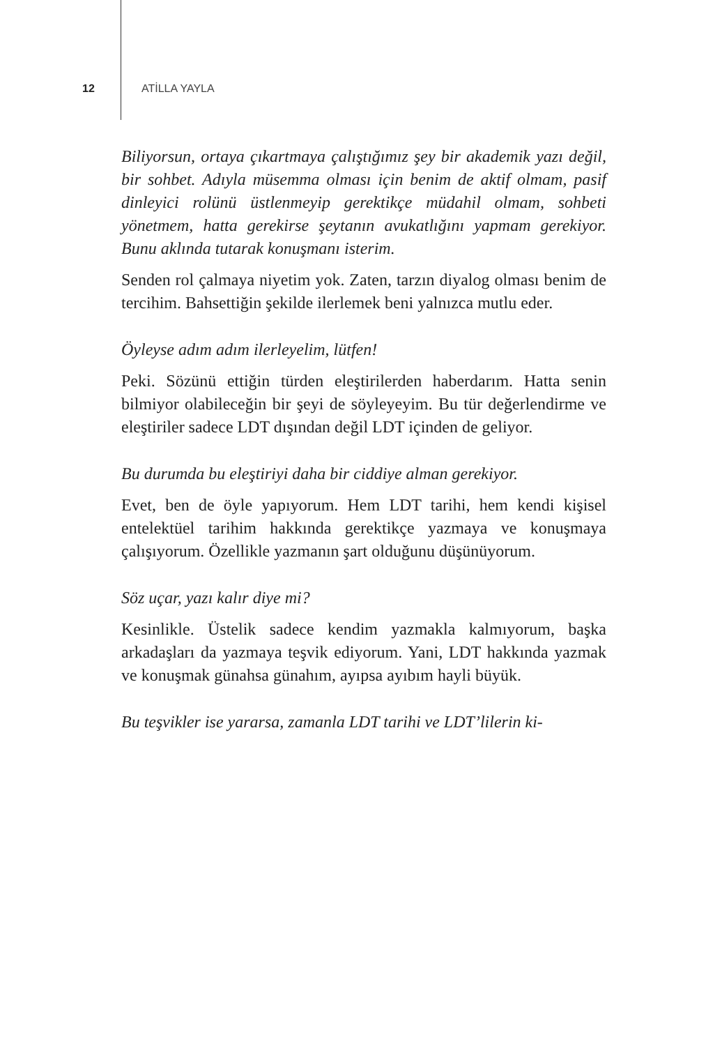12 ATİLLA YAYLA
Biliyorsun, ortaya çıkartmaya çalıştığımız şey bir akademik yazı değil, bir sohbet. Adıyla müsemma olması için benim de aktif olmam, pasif dinleyici rolünü üstlenmeyip gerektikçe müdahil olmam, sohbeti yönetmem, hatta gerekirse şeytanın avukatlığını yapmam gerekiyor. Bunu aklında tutarak konuşmanı isterim.
Senden rol çalmaya niyetim yok. Zaten, tarzın diyalog olması benim de tercihim. Bahsettiğin şekilde ilerlemek beni yalnızca mutlu eder.
Öyleyse adım adım ilerleyelim, lütfen!
Peki. Sözünü ettiğin türden eleştirilerden haberdarım. Hatta senin bilmiyor olabileceğin bir şeyi de söyleyeyim. Bu tür değerlendirme ve eleştiriler sadece LDT dışından değil LDT içinden de geliyor.
Bu durumda bu eleştiriyi daha bir ciddiye alman gerekiyor.
Evet, ben de öyle yapıyorum. Hem LDT tarihi, hem kendi kişisel entelektüel tarihim hakkında gerektikçe yazmaya ve konuşmaya çalışıyorum. Özellikle yazmanın şart olduğunu düşünüyorum.
Söz uçar, yazı kalır diye mi?
Kesinlikle. Üstelik sadece kendim yazmakla kalmıyorum, başka arkadaşları da yazmaya teşvik ediyorum. Yani, LDT hakkında yazmak ve konuşmak günahsa günahım, ayıpsa ayıbım hayli büyük.
Bu teşvikler ise yararsa, zamanla LDT tarihi ve LDT’lilerin ki-